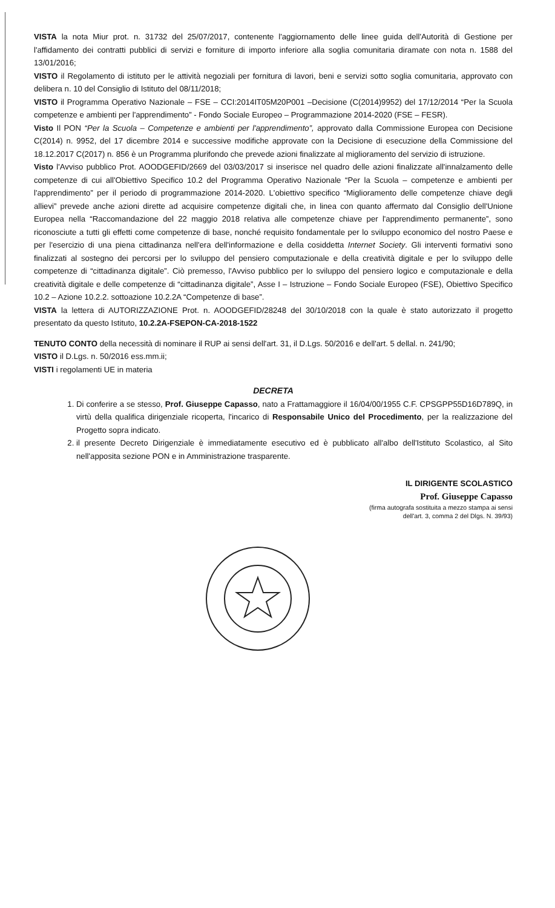VISTA la nota Miur prot. n. 31732 del 25/07/2017, contenente l'aggiornamento delle linee guida dell'Autorità di Gestione per l'affidamento dei contratti pubblici di servizi e forniture di importo inferiore alla soglia comunitaria diramate con nota n. 1588 del 13/01/2016;
VISTO il Regolamento di istituto per le attività negoziali per fornitura di lavori, beni e servizi sotto soglia comunitaria, approvato con delibera n. 10 del Consiglio di Istituto del 08/11/2018;
VISTO il Programma Operativo Nazionale – FSE – CCI:2014IT05M20P001 –Decisione (C(2014)9952) del 17/12/2014 “Per la Scuola competenze e ambienti per l'apprendimento” - Fondo Sociale Europeo – Programmazione 2014-2020 (FSE – FESR).
Visto Il PON “Per la Scuola – Competenze e ambienti per l'apprendimento”, approvato dalla Commissione Europea con Decisione C(2014) n. 9952, del 17 dicembre 2014 e successive modifiche approvate con la Decisione di esecuzione della Commissione del 18.12.2017 C(2017) n. 856 è un Programma plurifondo che prevede azioni finalizzate al miglioramento del servizio di istruzione.
Visto l'Avviso pubblico Prot. AOODGEFID/2669 del 03/03/2017 si inserisce nel quadro delle azioni finalizzate all'innalzamento delle competenze di cui all'Obiettivo Specifico 10.2 del Programma Operativo Nazionale “Per la Scuola – competenze e ambienti per l'apprendimento” per il periodo di programmazione 2014-2020. L'obiettivo specifico “Miglioramento delle competenze chiave degli allievi” prevede anche azioni dirette ad acquisire competenze digitali che, in linea con quanto affermato dal Consiglio dell'Unione Europea nella “Raccomandazione del 22 maggio 2018 relativa alle competenze chiave per l'apprendimento permanente”, sono riconosciute a tutti gli effetti come competenze di base, nonché requisito fondamentale per lo sviluppo economico del nostro Paese e per l'esercizio di una piena cittadinanza nell'era dell'informazione e della cosiddetta Internet Society. Gli interventi formativi sono finalizzati al sostegno dei percorsi per lo sviluppo del pensiero computazionale e della creatività digitale e per lo sviluppo delle competenze di “cittadinanza digitale”. Ciò premesso, l'Avviso pubblico per lo sviluppo del pensiero logico e computazionale e della creatività digitale e delle competenze di “cittadinanza digitale”, Asse I – Istruzione – Fondo Sociale Europeo (FSE), Obiettivo Specifico 10.2 – Azione 10.2.2. sottoazione 10.2.2A “Competenze di base”.
VISTA la lettera di AUTORIZZAZIONE Prot. n. AOODGEFID/28248 del 30/10/2018 con la quale è stato autorizzato il progetto presentato da questo Istituto, 10.2.2A-FSEPON-CA-2018-1522
TENUTO CONTO della necessità di nominare il RUP ai sensi dell'art. 31, il D.Lgs. 50/2016 e dell'art. 5 dellal. n. 241/90;
VISTO il D.Lgs. n. 50/2016 ess.mm.ii;
VISTI i regolamenti UE in materia
DECRETA
1. Di conferire a se stesso, Prof. Giuseppe Capasso, nato a Frattamaggiore il 16/04/00/1955 C.F. CPSGPP55D16D789Q, in virtù della qualifica dirigenziale ricoperta, l'incarico di Responsabile Unico del Procedimento, per la realizzazione del Progetto sopra indicato.
2. il presente Decreto Dirigenziale è immediatamente esecutivo ed è pubblicato all'albo dell'Istituto Scolastico, al Sito nell'apposita sezione PON e in Amministrazione trasparente.
IL DIRIGENTE SCOLASTICO
Prof. Giuseppe Capasso
(firma autografa sostituita a mezzo stampa ai sensi
dell'art. 3, comma 2 del Dlgs. N. 39/93)